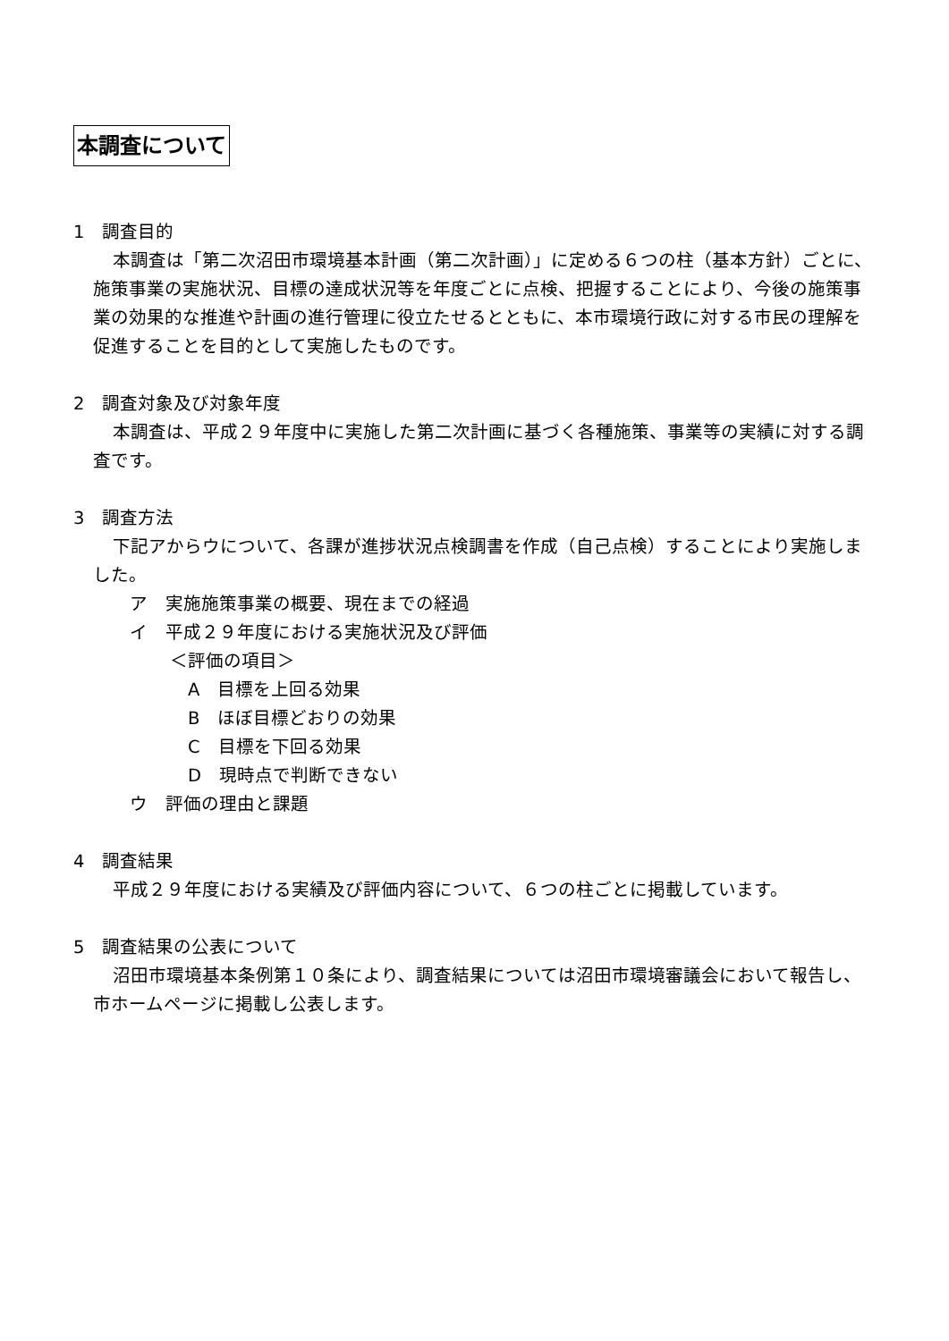本調査について
1　調査目的
本調査は「第二次沼田市環境基本計画（第二次計画）」に定める６つの柱（基本方針）ごとに、施策事業の実施状況、目標の達成状況等を年度ごとに点検、把握することにより、今後の施策事業の効果的な推進や計画の進行管理に役立たせるとともに、本市環境行政に対する市民の理解を促進することを目的として実施したものです。
2　調査対象及び対象年度
本調査は、平成２９年度中に実施した第二次計画に基づく各種施策、事業等の実績に対する調査です。
3　調査方法
下記アからウについて、各課が進捗状況点検調書を作成（自己点検）することにより実施しました。
ア　実施施策事業の概要、現在までの経過
イ　平成２９年度における実施状況及び評価
＜評価の項目＞
A　目標を上回る効果
B　ほぼ目標どおりの効果
C　目標を下回る効果
D　現時点で判断できない
ウ　評価の理由と課題
4　調査結果
平成２９年度における実績及び評価内容について、６つの柱ごとに掲載しています。
5　調査結果の公表について
沼田市環境基本条例第１０条により、調査結果については沼田市環境審議会において報告し、市ホームページに掲載し公表します。